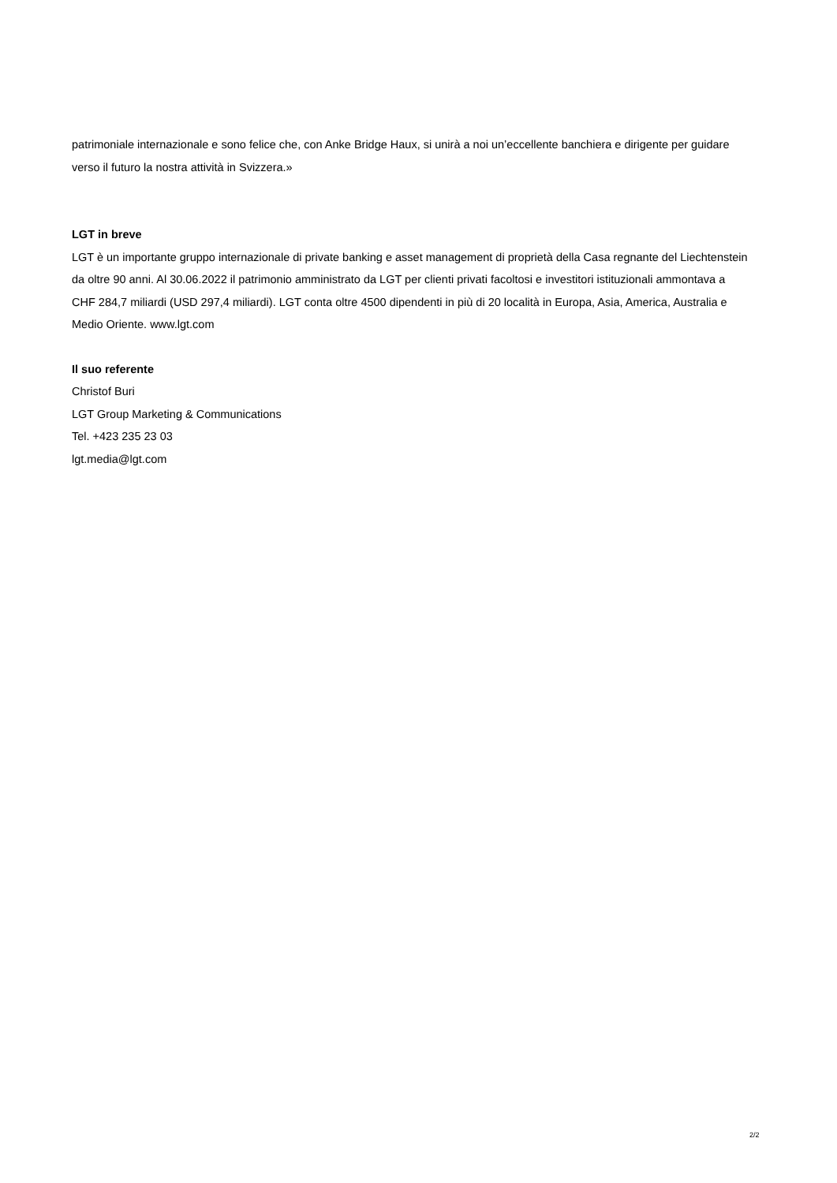patrimoniale internazionale e sono felice che, con Anke Bridge Haux, si unirà a noi un’eccellente banchiera e dirigente per guidare verso il futuro la nostra attività in Svizzera.»
LGT in breve
LGT è un importante gruppo internazionale di private banking e asset management di proprietà della Casa regnante del Liechtenstein da oltre 90 anni. Al 30.06.2022 il patrimonio amministrato da LGT per clienti privati facoltosi e investitori istituzionali ammontava a CHF 284,7 miliardi (USD 297,4 miliardi). LGT conta oltre 4500 dipendenti in più di 20 località in Europa, Asia, America, Australia e Medio Oriente. www.lgt.com
Il suo referente
Christof Buri
LGT Group Marketing & Communications
Tel. +423 235 23 03
lgt.media@lgt.com
2/2